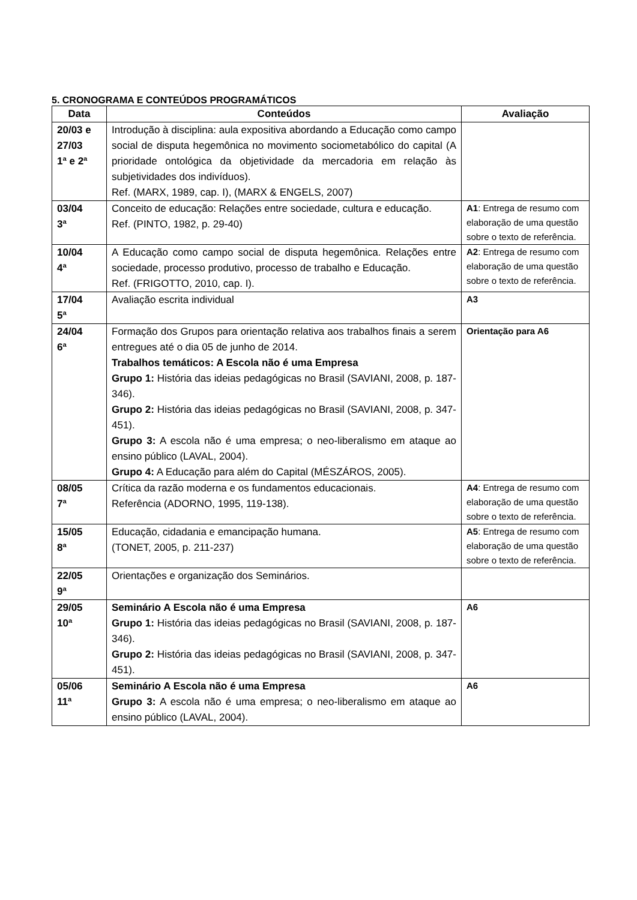5. CRONOGRAMA E CONTEÚDOS PROGRAMÁTICOS
| Data | Conteúdos | Avaliação |
| --- | --- | --- |
| 20/03 e 27/03 1ª e 2ª | Introdução à disciplina: aula expositiva abordando a Educação como campo social de disputa hegemônica no movimento sociometabólico do capital (A prioridade ontológica da objetividade da mercadoria em relação às subjetividades dos indivíduos). Ref. (MARX, 1989, cap. I), (MARX & ENGELS, 2007) | |
| 03/04 3ª | Conceito de educação: Relações entre sociedade, cultura e educação. Ref. (PINTO, 1982, p. 29-40) | A1 : Entrega de resumo com elaboração de uma questão sobre o texto de referência. |
| 10/04 4ª | A Educação como campo social de disputa hegemônica. Relações entre sociedade, processo produtivo, processo de trabalho e Educação. Ref. (FRIGOTTO, 2010, cap. I). | A2 : Entrega de resumo com elaboração de uma questão sobre o texto de referência. |
| 17/04 5ª | Avaliação escrita individual | A3 |
| 24/04 6ª | Formação dos Grupos para orientação relativa aos trabalhos finais a serem entregues até o dia 05 de junho de 2014. Trabalhos temáticos: A Escola não é uma Empresa Grupo 1: História das ideias pedagógicas no Brasil (SAVIANI, 2008, p. 187-346). Grupo 2: História das ideias pedagógicas no Brasil (SAVIANI, 2008, p. 347-451). Grupo 3: A escola não é uma empresa; o neo-liberalismo em ataque ao ensino público (LAVAL, 2004). Grupo 4: A Educação para além do Capital (MÉSZÁROS, 2005). | Orientação para A6 |
| 08/05 7ª | Crítica da razão moderna e os fundamentos educacionais. Referência (ADORNO, 1995, 119-138). | A4 : Entrega de resumo com elaboração de uma questão sobre o texto de referência. |
| 15/05 8ª | Educação, cidadania e emancipação humana. (TONET, 2005, p. 211-237) | A5 : Entrega de resumo com elaboração de uma questão sobre o texto de referência. |
| 22/05 9ª | Orientações e organização dos Seminários. | |
| 29/05 10ª | Seminário A Escola não é uma Empresa Grupo 1: História das ideias pedagógicas no Brasil (SAVIANI, 2008, p. 187-346). Grupo 2: História das ideias pedagógicas no Brasil (SAVIANI, 2008, p. 347-451). | A6 |
| 05/06 11ª | Seminário A Escola não é uma Empresa Grupo 3: A escola não é uma empresa; o neo-liberalismo em ataque ao ensino público (LAVAL, 2004). | A6 |